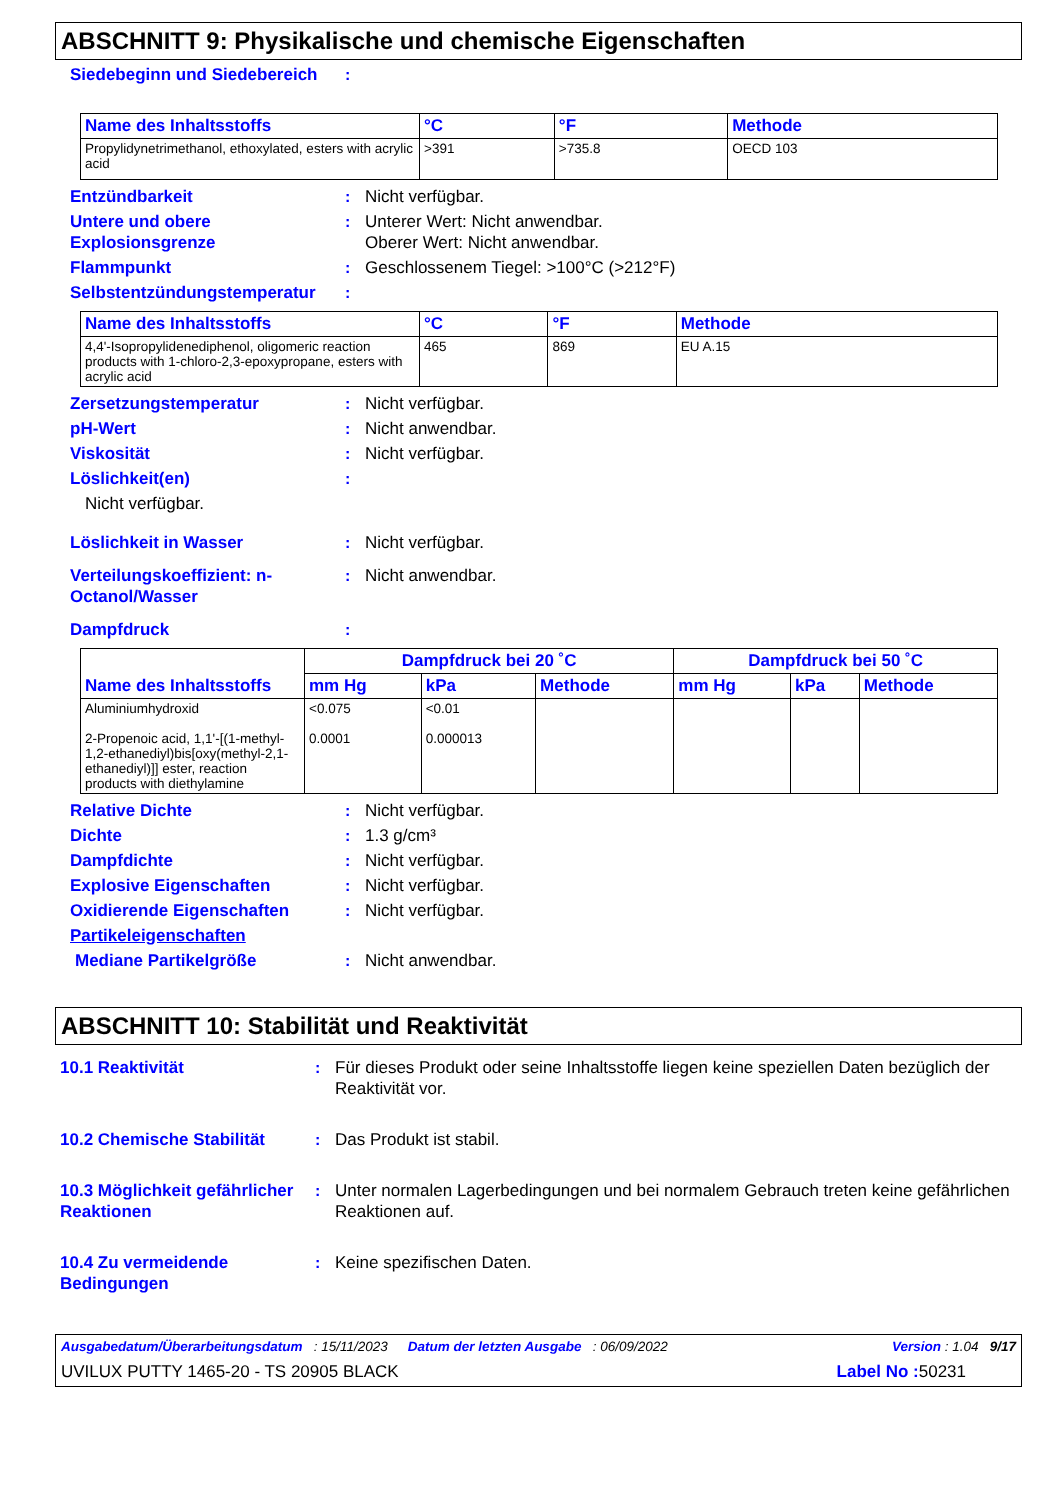ABSCHNITT 9: Physikalische und chemische Eigenschaften
Siedebeginn und Siedebereich:
| Name des Inhaltsstoffs | °C | °F | Methode |
| --- | --- | --- | --- |
| Propylidynetrimethanol, ethoxylated, esters with acrylic acid | >391 | >735.8 | OECD 103 |
Entzündbarkeit: Nicht verfügbar.
Untere und obere Explosionsgrenze: Unterer Wert: Nicht anwendbar.
Oberer Wert: Nicht anwendbar.
Flammpunkt: Geschlossenem Tiegel: >100°C (>212°F)
Selbstentzündungstemperatur:
| Name des Inhaltsstoffs | °C | °F | Methode |
| --- | --- | --- | --- |
| 4,4'-Isopropylidenediphenol, oligomeric reaction products with 1-chloro-2,3-epoxypropane, esters with acrylic acid | 465 | 869 | EU A.15 |
Zersetzungstemperatur: Nicht verfügbar.
pH-Wert: Nicht anwendbar.
Viskosität: Nicht verfügbar.
Löslichkeit(en):
Nicht verfügbar.
Löslichkeit in Wasser: Nicht verfügbar.
Verteilungskoeffizient: n-Octanol/Wasser: Nicht anwendbar.
Dampfdruck:
| Name des Inhaltsstoffs | Dampfdruck bei 20 ˚C | | | Dampfdruck bei 50 ˚C | | |
| --- | --- | --- | --- | --- | --- | --- |
| | mm Hg | kPa | Methode | mm Hg | kPa | Methode |
| Aluminiumhydroxid 2-Propenoic acid, 1,1'-[(1-methyl-1,2-ethanediyl)bis[oxy(methyl-2,1-ethanediyl)]] ester, reaction products with diethylamine | <0.075 0.0001 | <0.01 0.000013 | | | | |
Relative Dichte: Nicht verfügbar.
Dichte: 1.3 g/cm³
Dampfdichte: Nicht verfügbar.
Explosive Eigenschaften: Nicht verfügbar.
Oxidierende Eigenschaften: Nicht verfügbar.
Partikeleigenschaften
Mediane Partikelgröße: Nicht anwendbar.
ABSCHNITT 10: Stabilität und Reaktivität
10.1 Reaktivität: Für dieses Produkt oder seine Inhaltsstoffe liegen keine speziellen Daten bezüglich der Reaktivität vor.
10.2 Chemische Stabilität: Das Produkt ist stabil.
10.3 Möglichkeit gefährlicher Reaktionen: Unter normalen Lagerbedingungen und bei normalem Gebrauch treten keine gefährlichen Reaktionen auf.
10.4 Zu vermeidende Bedingungen: Keine spezifischen Daten.
Ausgabedatum/Überarbeitungsdatum : 15/11/2023 Datum der letzten Ausgabe : 06/09/2022 Version : 1.04 9/17
UVILUX PUTTY 1465-20 - TS 20905 BLACK Label No : 50231